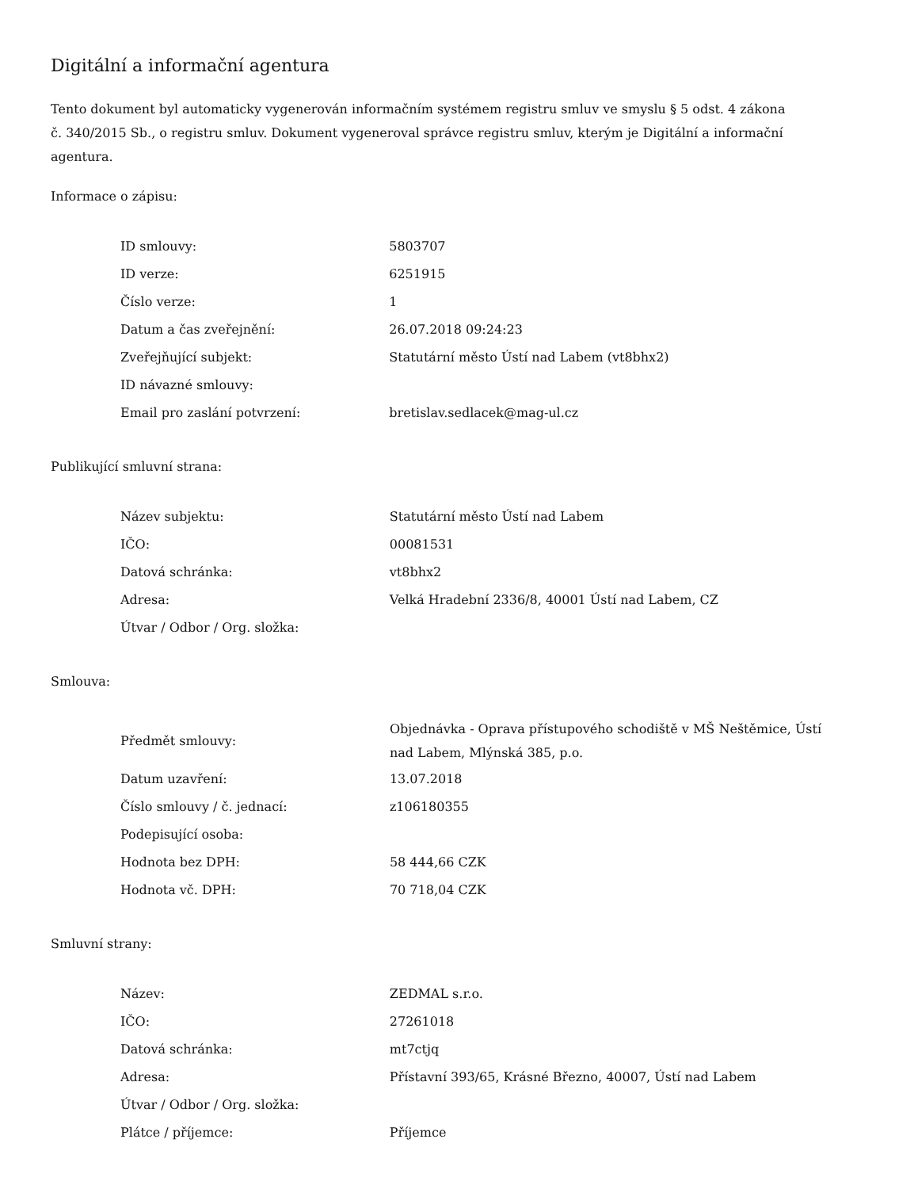Digitální a informační agentura
Tento dokument byl automaticky vygenerován informačním systémem registru smluv ve smyslu § 5 odst. 4 zákona
č. 340/2015 Sb., o registru smluv. Dokument vygeneroval správce registru smluv, kterým je Digitální a informační agentura.
Informace o zápisu:
| ID smlouvy: | 5803707 |
| ID verze: | 6251915 |
| Číslo verze: | 1 |
| Datum a čas zveřejnění: | 26.07.2018 09:24:23 |
| Zveřejňující subjekt: | Statutární město Ústí nad Labem (vt8bhx2) |
| ID návazné smlouvy: | |
| Email pro zaslání potvrzení: | bretislav.sedlacek@mag-ul.cz |
Publikující smluvní strana:
| Název subjektu: | Statutární město Ústí nad Labem |
| IČO: | 00081531 |
| Datová schránka: | vt8bhx2 |
| Adresa: | Velká Hradební 2336/8, 40001 Ústí nad Labem, CZ |
| Útvar / Odbor / Org. složka: | |
Smlouva:
| Předmět smlouvy: | Objednávka - Oprava přístupového schodiště v MŠ Neštěmice, Ústí nad Labem, Mlýnská 385, p.o. |
| Datum uzavření: | 13.07.2018 |
| Číslo smlouvy / č. jednací: | z106180355 |
| Podepisující osoba: | |
| Hodnota bez DPH: | 58 444,66 CZK |
| Hodnota vč. DPH: | 70 718,04 CZK |
Smluvní strany:
| Název: | ZEDMAL s.r.o. |
| IČO: | 27261018 |
| Datová schránka: | mt7ctjq |
| Adresa: | Přístavní 393/65, Krásné Březno, 40007, Ústí nad Labem |
| Útvar / Odbor / Org. složka: | |
| Plátce / příjemce: | Příjemce |